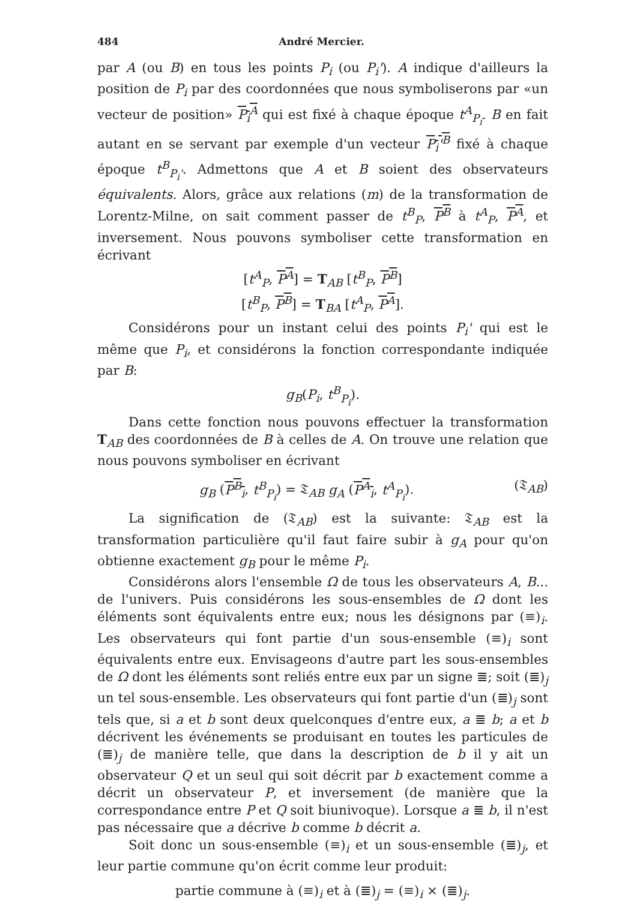484 André Mercier.
par A (ou B) en tous les points P<sub>i</sub> (ou P<sub>i</sub>'). A indique d'ailleurs la position de P<sub>i</sub> par des coordonnées que nous symboliserons par «un vecteur de position» P<sub>i</sub><sup>A</sup> qui est fixé à chaque époque t<sup>A</sup><sub>P<sub>i</sub></sub>. B en fait autant en se servant par exemple d'un vecteur P<sub>i</sub>'<sup>B</sup> fixé à chaque époque t<sup>B</sup><sub>P<sub>i</sub>'</sub>. Admettons que A et B soient des observateurs équivalents. Alors, grâce aux relations (m) de la transformation de Lorentz-Milne, on sait comment passer de t<sup>B</sup><sub>P</sub>, P<sup>B</sup> à t<sup>A</sup><sub>P</sub>, P<sup>A</sup>, et inversement. Nous pouvons symboliser cette transformation en écrivant
[t<sup>A</sup><sub>P</sub>, P<sup>A</sup>] = T<sub>AB</sub> [t<sup>B</sup><sub>P</sub>, P<sup>B</sup>]
[t<sup>B</sup><sub>P</sub>, P<sup>B</sup>] = T<sub>BA</sub> [t<sup>A</sup><sub>P</sub>, P<sup>A</sup>].
Considérons pour un instant celui des points P<sub>i</sub>' qui est le même que P<sub>i</sub>, et considérons la fonction correspondante indiquée par B:
g<sub>B</sub>(P<sub>i</sub>, t<sup>B</sup><sub>P<sub>i</sub></sub>).
Dans cette fonction nous pouvons effectuer la transformation T<sub>AB</sub> des coordonnées de B à celles de A. On trouve une relation que nous pouvons symboliser en écrivant
g<sub>B</sub> (P<sup>B</sup><sub>i</sub>, t<sup>B</sup><sub>P<sub>i</sub></sub>) = 𝔗<sub>AB</sub> g<sub>A</sub> (P<sup>A</sup><sub>i</sub>, t<sup>A</sup><sub>P<sub>i</sub></sub>). (𝔗<sub>AB</sub>)
La signification de (𝔗<sub>AB</sub>) est la suivante: 𝔗<sub>AB</sub> est la transformation particulière qu'il faut faire subir à g<sub>A</sub> pour qu'on obtienne exactement g<sub>B</sub> pour le même P<sub>i</sub>.
Considérons alors l'ensemble Ω de tous les observateurs A, B... de l'univers. Puis considérons les sous-ensembles de Ω dont les éléments sont équivalents entre eux; nous les désignons par (≡)<sub>i</sub>. Les observateurs qui font partie d'un sous-ensemble (≡)<sub>i</sub> sont équivalents entre eux. Envisageons d'autre part les sous-ensembles de Ω dont les éléments sont reliés entre eux par un signe ≣; soit (≣)<sub>j</sub> un tel sous-ensemble. Les observateurs qui font partie d'un (≣)<sub>j</sub> sont tels que, si a et b sont deux quelconques d'entre eux, a ≣ b; a et b décrivent les événements se produisant en toutes les particules de (≣)<sub>j</sub> de manière telle, que dans la description de b il y ait un observateur Q et un seul qui soit décrit par b exactement comme a décrit un observateur P, et inversement (de manière que la correspondance entre P et Q soit biunivoque). Lorsque a ≣ b, il n'est pas nécessaire que a décrive b comme b décrit a.
Soit donc un sous-ensemble (≡)<sub>i</sub> et un sous-ensemble (≣)<sub>j</sub>, et leur partie commune qu'on écrit comme leur produit:
partie commune à (≡)<sub>i</sub> et à (≣)<sub>j</sub> = (≡)<sub>i</sub> × (≣)<sub>j</sub>.